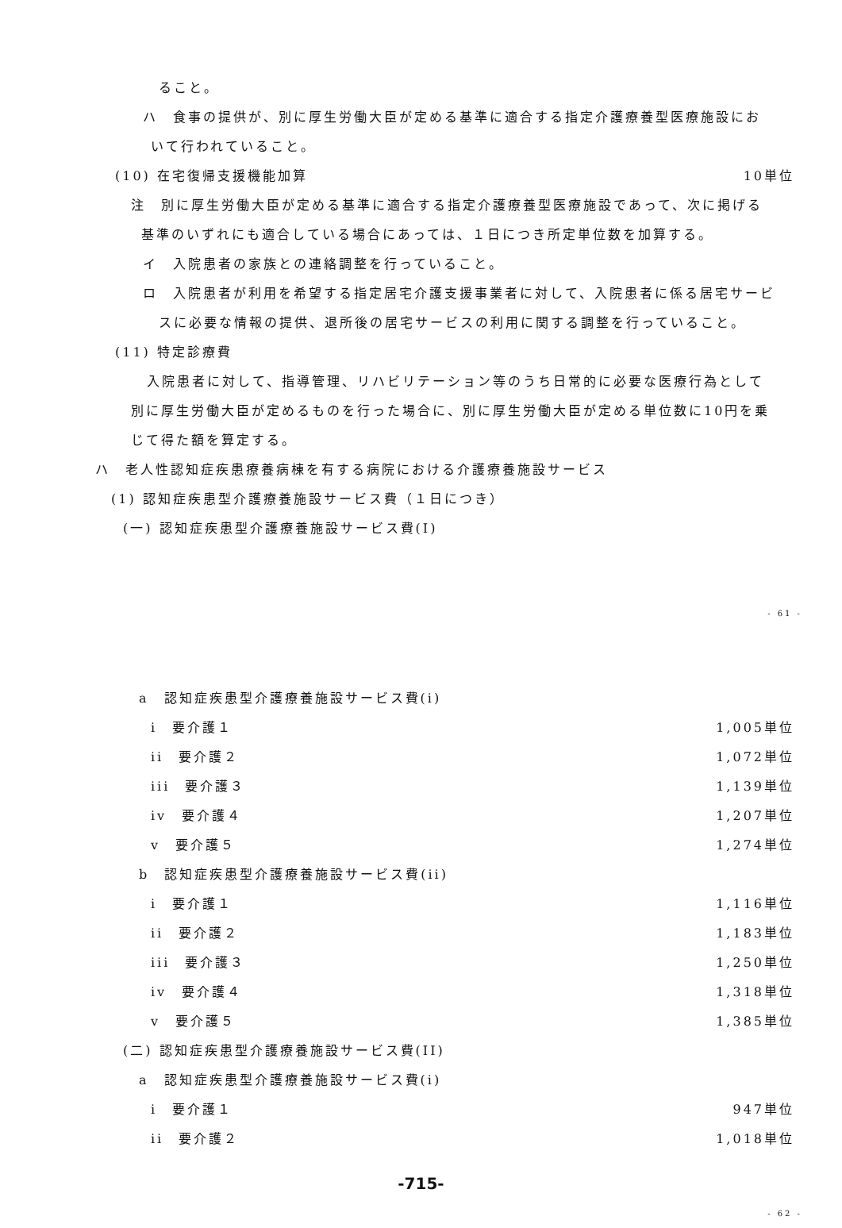ること。
ハ　食事の提供が、別に厚生労働大臣が定める基準に適合する指定介護療養型医療施設にお
いて行われていること。
(10) 在宅復帰支援機能加算 10単位
注　別に厚生労働大臣が定める基準に適合する指定介護療養型医療施設であって、次に掲げる
基準のいずれにも適合している場合にあっては、１日につき所定単位数を加算する。
イ　入院患者の家族との連絡調整を行っていること。
ロ　入院患者が利用を希望する指定居宅介護支援事業者に対して、入院患者に係る居宅サービ
スに必要な情報の提供、退所後の居宅サービスの利用に関する調整を行っていること。
(11) 特定診療費
入院患者に対して、指導管理、リハビリテーション等のうち日常的に必要な医療行為として
別に厚生労働大臣が定めるものを行った場合に、別に厚生労働大臣が定める単位数に10円を乗
じて得た額を算定する。
ハ　老人性認知症疾患療養病棟を有する病院における介護療養施設サービス
(1) 認知症疾患型介護療養施設サービス費（１日につき）
(一) 認知症疾患型介護療養施設サービス費(I)
- 61 -
a　認知症疾患型介護療養施設サービス費(i)
i　要介護１ 1,005単位
ii　要介護２ 1,072単位
iii　要介護３ 1,139単位
iv　要介護４ 1,207単位
v　要介護５ 1,274単位
b　認知症疾患型介護療養施設サービス費(ii)
i　要介護１ 1,116単位
ii　要介護２ 1,183単位
iii　要介護３ 1,250単位
iv　要介護４ 1,318単位
v　要介護５ 1,385単位
(二) 認知症疾患型介護療養施設サービス費(II)
a　認知症疾患型介護療養施設サービス費(i)
i　要介護１ 947単位
ii　要介護２ 1,018単位
-715-
- 62 -